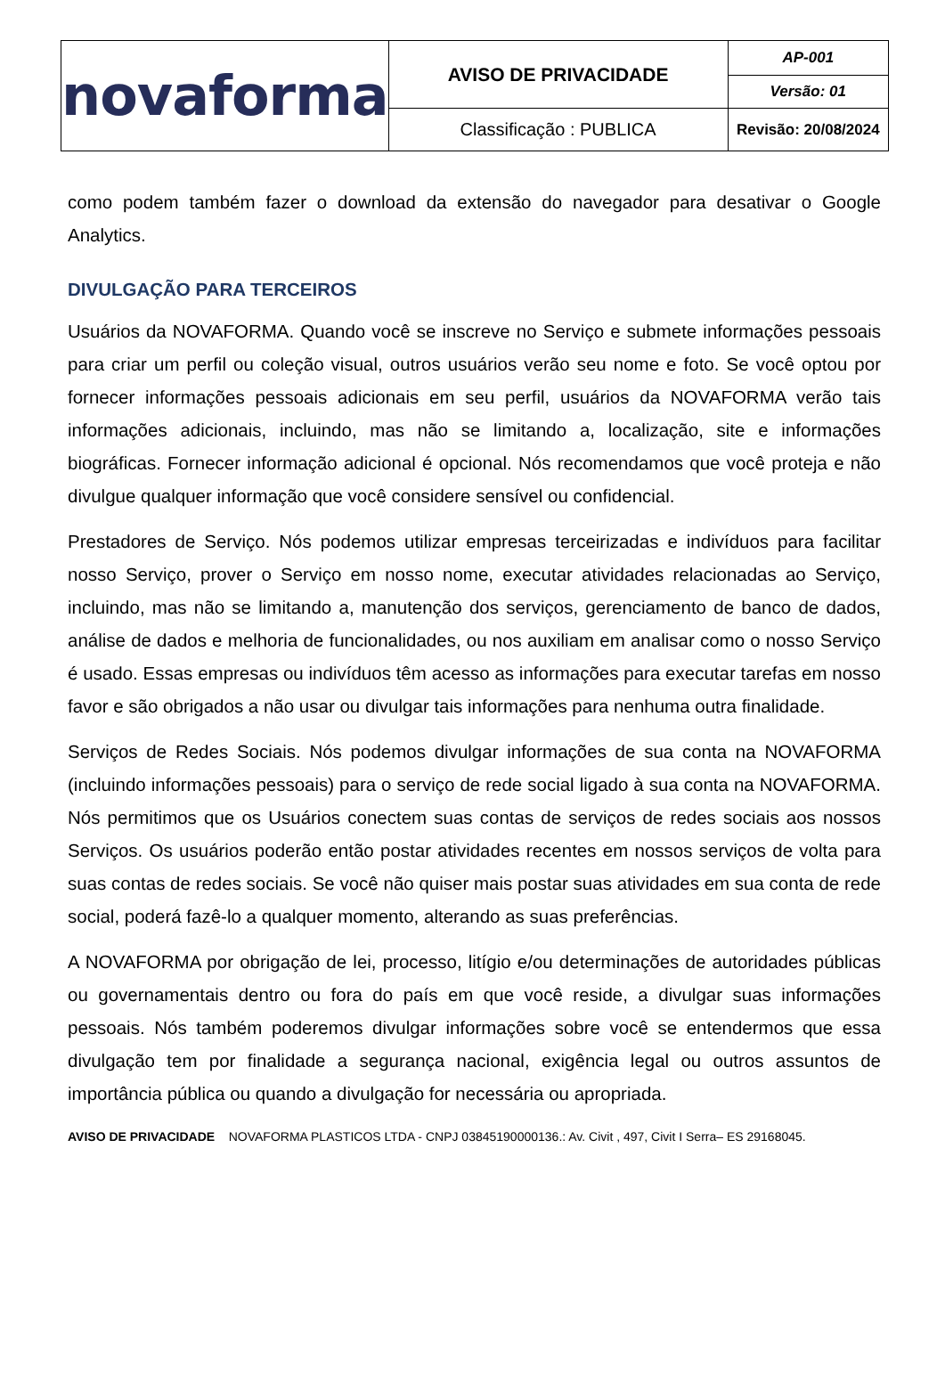| novaforma | AVISO DE PRIVACIDADE | AP-001 |
| | | Versão: 01 |
| | Classificação : PUBLICA | Revisão: 20/08/2024 |
como podem também fazer o download da extensão do navegador para desativar o Google Analytics.
DIVULGAÇÃO PARA TERCEIROS
Usuários da NOVAFORMA. Quando você se inscreve no Serviço e submete informações pessoais para criar um perfil ou coleção visual, outros usuários verão seu nome e foto. Se você optou por fornecer informações pessoais adicionais em seu perfil, usuários da NOVAFORMA verão tais informações adicionais, incluindo, mas não se limitando a, localização, site e informações biográficas. Fornecer informação adicional é opcional. Nós recomendamos que você proteja e não divulgue qualquer informação que você considere sensível ou confidencial.
Prestadores de Serviço. Nós podemos utilizar empresas terceirizadas e indivíduos para facilitar nosso Serviço, prover o Serviço em nosso nome, executar atividades relacionadas ao Serviço, incluindo, mas não se limitando a, manutenção dos serviços, gerenciamento de banco de dados, análise de dados e melhoria de funcionalidades, ou nos auxiliam em analisar como o nosso Serviço é usado. Essas empresas ou indivíduos têm acesso as informações para executar tarefas em nosso favor e são obrigados a não usar ou divulgar tais informações para nenhuma outra finalidade.
Serviços de Redes Sociais. Nós podemos divulgar informações de sua conta na NOVAFORMA (incluindo informações pessoais) para o serviço de rede social ligado à sua conta na NOVAFORMA. Nós permitimos que os Usuários conectem suas contas de serviços de redes sociais aos nossos Serviços. Os usuários poderão então postar atividades recentes em nossos serviços de volta para suas contas de redes sociais. Se você não quiser mais postar suas atividades em sua conta de rede social, poderá fazê-lo a qualquer momento, alterando as suas preferências.
A NOVAFORMA por obrigação de lei, processo, litígio e/ou determinações de autoridades públicas ou governamentais dentro ou fora do país em que você reside, a divulgar suas informações pessoais. Nós também poderemos divulgar informações sobre você se entendermos que essa divulgação tem por finalidade a segurança nacional, exigência legal ou outros assuntos de importância pública ou quando a divulgação for necessária ou apropriada.
AVISO DE PRIVACIDADE NOVAFORMA PLASTICOS LTDA - CNPJ 03845190000136.: Av. Civit , 497, Civit I Serra– ES 29168045.